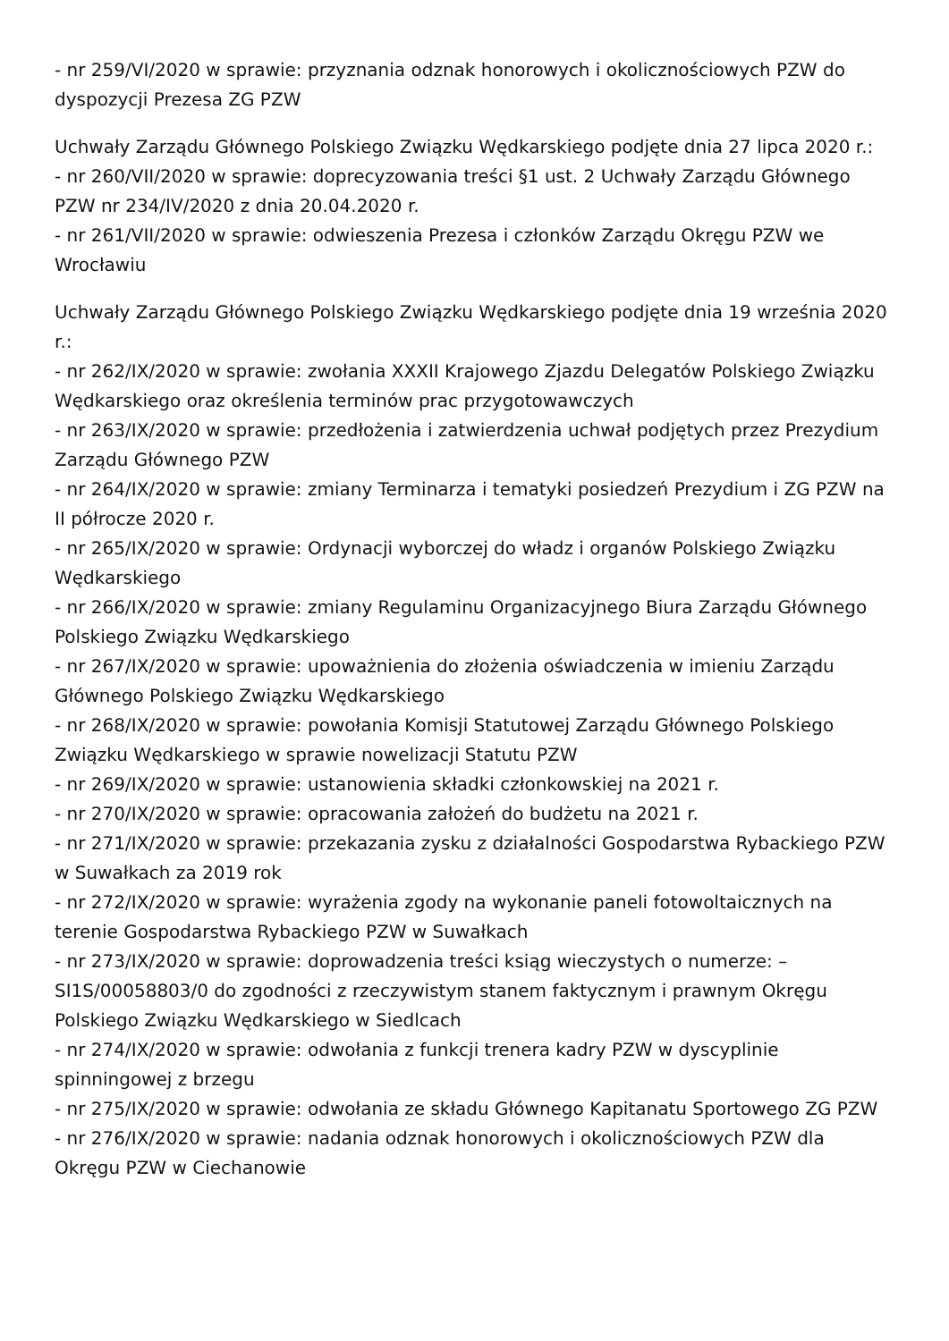- nr 259/VI/2020 w sprawie: przyznania odznak honorowych i okolicznościowych PZW do dyspozycji Prezesa ZG PZW
Uchwały Zarządu Głównego Polskiego Związku Wędkarskiego podjęte dnia 27 lipca 2020 r.:
- nr 260/VII/2020 w sprawie: doprecyzowania treści §1 ust. 2 Uchwały Zarządu Głównego PZW nr 234/IV/2020 z dnia 20.04.2020 r.
- nr 261/VII/2020 w sprawie: odwieszenia Prezesa i członków Zarządu Okręgu PZW we Wrocławiu
Uchwały Zarządu Głównego Polskiego Związku Wędkarskiego podjęte dnia 19 września 2020 r.:
- nr 262/IX/2020 w sprawie: zwołania XXXII Krajowego Zjazdu Delegatów Polskiego Związku Wędkarskiego oraz określenia terminów prac przygotowawczych
- nr 263/IX/2020 w sprawie: przedłożenia i zatwierdzenia uchwał podjętych przez Prezydium Zarządu Głównego PZW
- nr 264/IX/2020 w sprawie: zmiany Terminarza i tematyki posiedzeń Prezydium i ZG PZW na II półrocze 2020 r.
- nr 265/IX/2020 w sprawie: Ordynacji wyborczej do władz i organów Polskiego Związku Wędkarskiego
- nr 266/IX/2020 w sprawie: zmiany Regulaminu Organizacyjnego Biura Zarządu Głównego Polskiego Związku Wędkarskiego
- nr 267/IX/2020 w sprawie: upoważnienia do złożenia oświadczenia w imieniu Zarządu Głównego Polskiego Związku Wędkarskiego
- nr 268/IX/2020 w sprawie: powołania Komisji Statutowej Zarządu Głównego Polskiego Związku Wędkarskiego w sprawie nowelizacji Statutu PZW
- nr 269/IX/2020 w sprawie: ustanowienia składki członkowskiej na 2021 r.
- nr 270/IX/2020 w sprawie: opracowania założeń do budżetu na 2021 r.
- nr 271/IX/2020 w sprawie: przekazania zysku z działalności Gospodarstwa Rybackiego PZW w Suwałkach za 2019 rok
- nr 272/IX/2020 w sprawie: wyrażenia zgody na wykonanie paneli fotowoltaicznych na terenie Gospodarstwa Rybackiego PZW w Suwałkach
- nr 273/IX/2020 w sprawie: doprowadzenia treści ksiąg wieczystych o numerze: – SI1S/00058803/0 do zgodności z rzeczywistym stanem faktycznym i prawnym Okręgu Polskiego Związku Wędkarskiego w Siedlcach
- nr 274/IX/2020 w sprawie: odwołania z funkcji trenera kadry PZW w dyscyplinie spinningowej z brzegu
- nr 275/IX/2020 w sprawie: odwołania ze składu Głównego Kapitanatu Sportowego ZG PZW
- nr 276/IX/2020 w sprawie: nadania odznak honorowych i okolicznościowych PZW dla Okręgu PZW w Ciechanowie